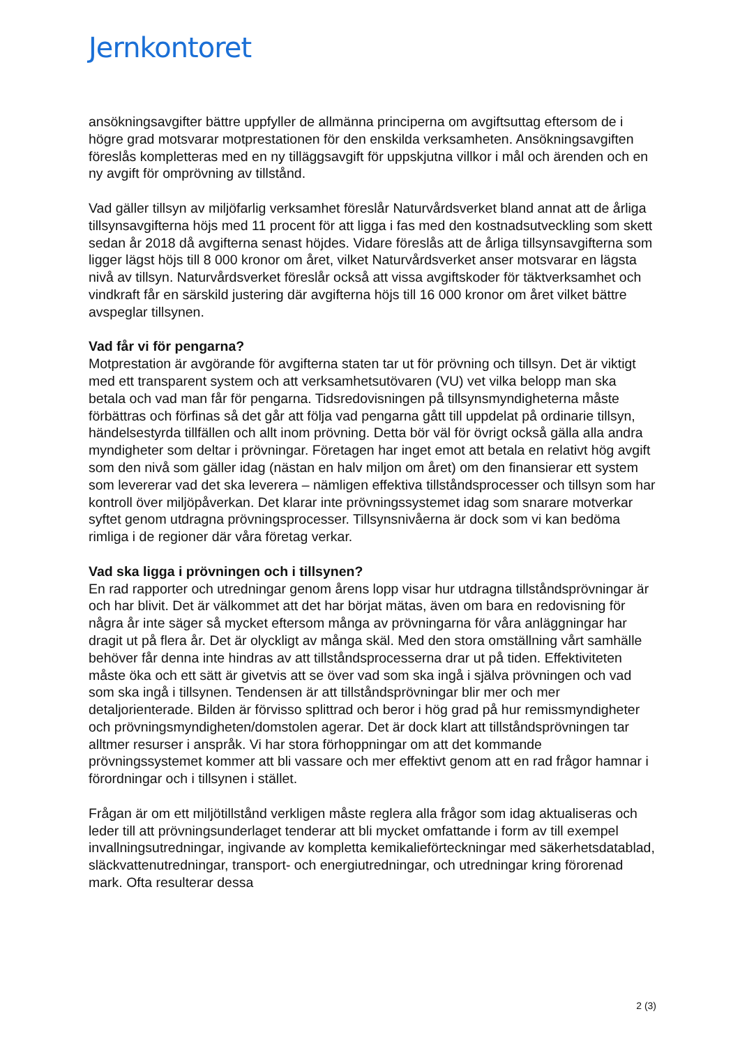Jernkontoret
ansökningsavgifter bättre uppfyller de allmänna principerna om avgiftsuttag eftersom de i högre grad motsvarar motprestationen för den enskilda verksamheten. Ansökningsavgiften föreslås kompletteras med en ny tilläggsavgift för uppskjutna villkor i mål och ärenden och en ny avgift för omprövning av tillstånd.
Vad gäller tillsyn av miljöfarlig verksamhet föreslår Naturvårdsverket bland annat att de årliga tillsynsavgifterna höjs med 11 procent för att ligga i fas med den kostnadsutveckling som skett sedan år 2018 då avgifterna senast höjdes. Vidare föreslås att de årliga tillsynsavgifterna som ligger lägst höjs till 8 000 kronor om året, vilket Naturvårdsverket anser motsvarar en lägsta nivå av tillsyn. Naturvårdsverket föreslår också att vissa avgiftskoder för täktverksamhet och vindkraft får en särskild justering där avgifterna höjs till 16 000 kronor om året vilket bättre avspeglar tillsynen.
Vad får vi för pengarna?
Motprestation är avgörande för avgifterna staten tar ut för prövning och tillsyn. Det är viktigt med ett transparent system och att verksamhetsutövaren (VU) vet vilka belopp man ska betala och vad man får för pengarna. Tidsredovisningen på tillsynsmyndigheterna måste förbättras och förfinas så det går att följa vad pengarna gått till uppdelat på ordinarie tillsyn, händelsestyrda tillfällen och allt inom prövning. Detta bör väl för övrigt också gälla alla andra myndigheter som deltar i prövningar. Företagen har inget emot att betala en relativt hög avgift som den nivå som gäller idag (nästan en halv miljon om året) om den finansierar ett system som levererar vad det ska leverera – nämligen effektiva tillståndsprocesser och tillsyn som har kontroll över miljöpåverkan. Det klarar inte prövningssystemet idag som snarare motverkar syftet genom utdragna prövningsprocesser. Tillsynsnivåerna är dock som vi kan bedöma rimliga i de regioner där våra företag verkar.
Vad ska ligga i prövningen och i tillsynen?
En rad rapporter och utredningar genom årens lopp visar hur utdragna tillståndsprövningar är och har blivit. Det är välkommet att det har börjat mätas, även om bara en redovisning för några år inte säger så mycket eftersom många av prövningarna för våra anläggningar har dragit ut på flera år. Det är olyckligt av många skäl. Med den stora omställning vårt samhälle behöver får denna inte hindras av att tillståndsprocesserna drar ut på tiden. Effektiviteten måste öka och ett sätt är givetvis att se över vad som ska ingå i själva prövningen och vad som ska ingå i tillsynen. Tendensen är att tillståndsprövningar blir mer och mer detaljorienterade. Bilden är förvisso splittrad och beror i hög grad på hur remissmyndigheter och prövningsmyndigheten/domstolen agerar. Det är dock klart att tillståndsprövningen tar alltmer resurser i anspråk. Vi har stora förhoppningar om att det kommande prövningssystemet kommer att bli vassare och mer effektivt genom att en rad frågor hamnar i förordningar och i tillsynen i stället.
Frågan är om ett miljötillstånd verkligen måste reglera alla frågor som idag aktualiseras och leder till att prövningsunderlaget tenderar att bli mycket omfattande i form av till exempel invallningsutredningar, ingivande av kompletta kemikalieförteckningar med säkerhetsdatablad, släckvattenutredningar, transport- och energiutredningar, och utredningar kring förorenad mark. Ofta resulterar dessa
2 (3)